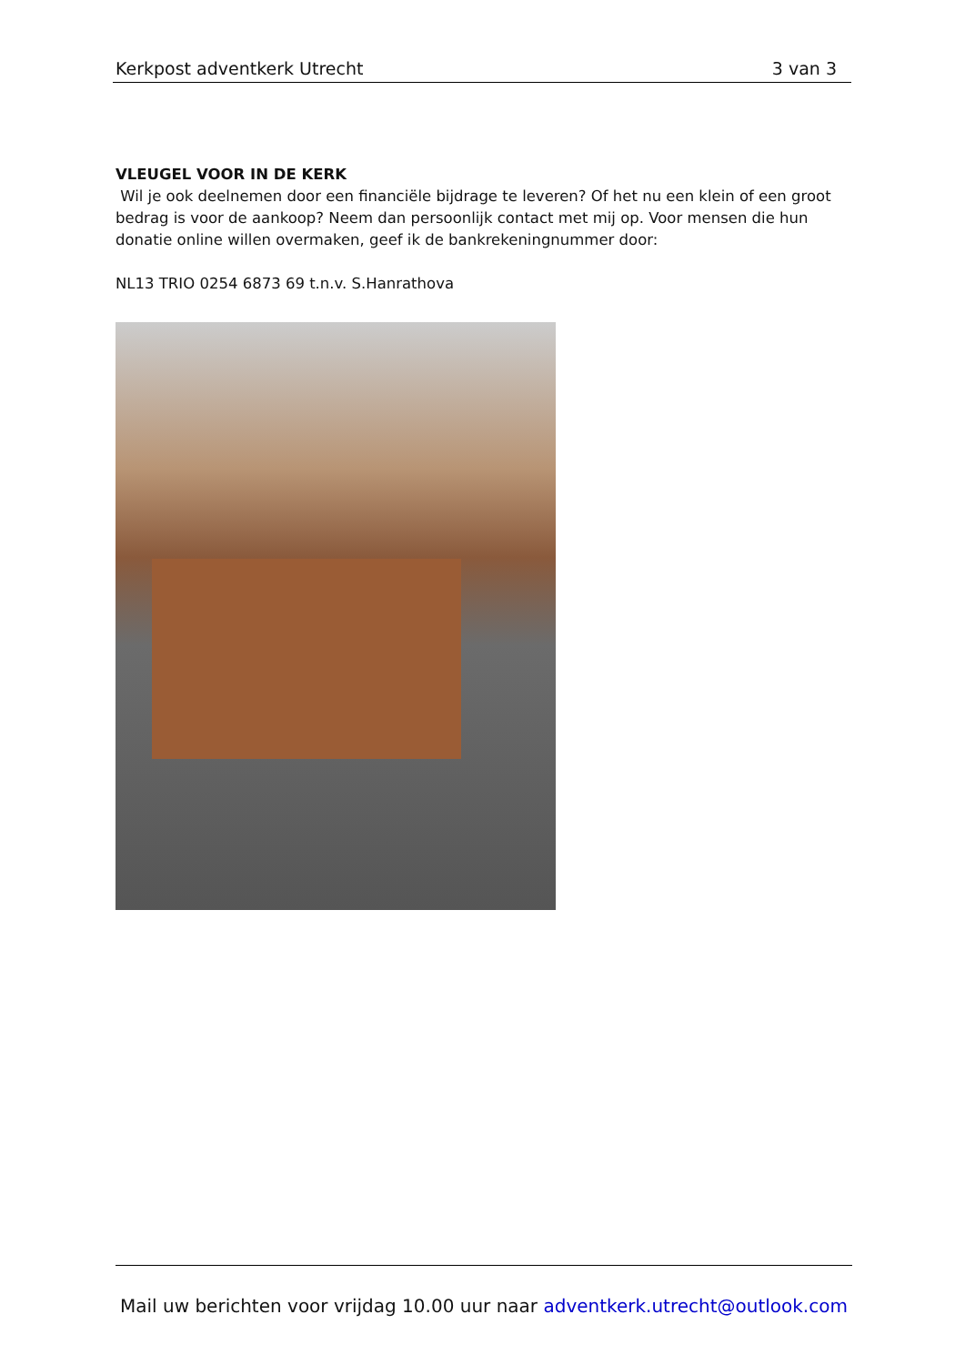Kerkpost adventkerk Utrecht 3 van 3
VLEUGEL VOOR IN DE KERK
Wil je ook deelnemen door een financiële bijdrage te leveren? Of het nu een klein of een groot bedrag is voor de aankoop? Neem dan persoonlijk contact met mij op. Voor mensen die hun donatie online willen overmaken, geef ik de bankrekeningnummer door:
NL13 TRIO 0254 6873 69 t.n.v. S.Hanrathova
Mail uw berichten voor vrijdag 10.00 uur naar adventkerk.utrecht@outlook.com